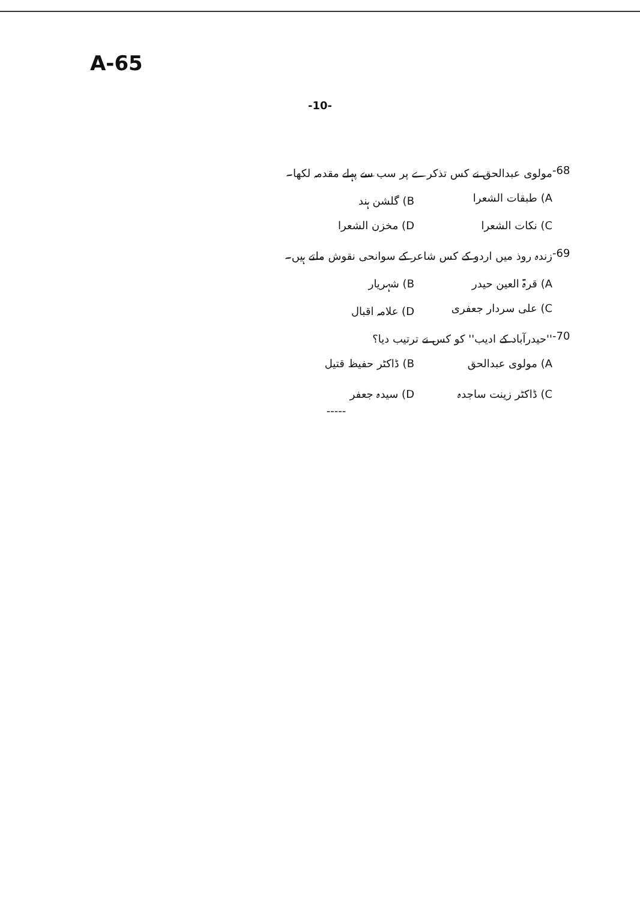A-65
-10-
-68 مولوی عبدالحق نے کس تذکرے پر سب سے پہلے مقدمہ لکھا۔
A) طبقات الشعرا B) گلشن ہند
C) نکات الشعرا D) مخزن الشعرا
-69 زندہ روذ میں اردو کے کس شاعر کے سوانحی نقوش ملتے ہیں۔
A) قرۃ العین حیدر B) شہریار
C) علی سردار جعفری D) علامہ اقبال
-70 ''حیدرآباد کے ادیب'' کو کس نے ترتیب دیا؟
A) مولوی عبدالحق B) ڈاکٹر حفیظ قتیل
C) ڈاکٹر زینت ساجدہ D) سیدہ جعفر
-----